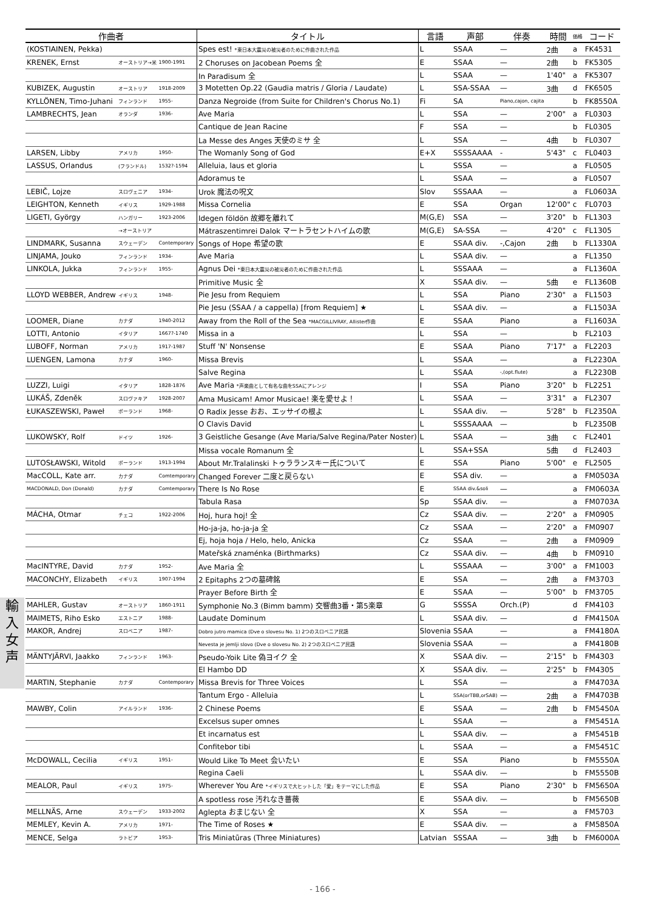輸
入
女
声
| 作曲者 | | | タイトル | 言語 | 声部 | 伴奏 | 時間 | 価格 | コード |
| --- | --- | --- | --- | --- | --- | --- | --- | --- | --- |
| (KOSTIAINEN, Pekka) | | | Spes est! *東日本大震災の被災者のために作曲された作品 | L | SSAA | — | 2曲 | a | FK4531 |
| KRENEK, Ernst | オーストリア→米 | 1900-1991 | 2 Choruses on Jacobean Poems 全 | E | SSAA | — | 2曲 | b | FK5305 |
| | | | In Paradisum 全 | L | SSAA | — | 1'40" | a | FK5307 |
| KUBIZEK, Augustin | オーストリア | 1918-2009 | 3 Motetten Op.22 (Gaudia matris / Gloria / Laudate) | L | SSA-SSAA | — | 3曲 | d | FK6505 |
| KYLLÖNEN, Timo-Juhani | フィンランド | 1955- | Danza Negroide (from Suite for Children's Chorus No.1) | Fi | SA | Piano,cajon, cajita | | b | FK8550A |
| LAMBRECHTS, Jean | オランダ | 1936- | Ave Maria | L | SSA | — | 2'00" | a | FL0303 |
| | | | Cantique de Jean Racine | F | SSA | — | | b | FL0305 |
| | | | La Messe des Anges 天使のミサ 全 | L | SSA | — | 4曲 | b | FL0307 |
| LARSEN, Libby | アメリカ | 1950- | The Womanly Song of God | E+X | SSSSAAAA | - | 5'43" | c | FL0403 |
| LASSUS, Orlandus | (フランドル) | 1532?-1594 | Alleluia, laus et gloria | L | SSSA | — | | a | FL0505 |
| | | | Adoramus te | L | SSAA | — | | a | FL0507 |
| LEBIČ, Lojze | スロヴェニア | 1934- | Urok 魔法の呪文 | Slov | SSSAAA | — | | a | FL0603A |
| LEIGHTON, Kenneth | イギリス | 1929-1988 | Missa Cornelia | E | SSA | Organ | 12'00" | c | FL0703 |
| LIGETI, György | ハンガリー | 1923-2006 | Idegen földön 故郷を離れて | M(G,E) | SSA | — | 3'20" | b | FL1303 |
| | →オーストリア | | Mátraszentimrei Dalok マートラセントハイムの歌 | M(G,E) | SA-SSA | — | 4'20" | c | FL1305 |
| LINDMARK, Susanna | スウェーデン | Contemporary | Songs of Hope 希望の歌 | E | SSAA div. | -,Cajon | 2曲 | b | FL1330A |
| LINJAMA, Jouko | フィンランド | 1934- | Ave Maria | L | SSAA div. | — | | a | FL1350 |
| LINKOLA, Jukka | フィンランド | 1955- | Agnus Dei *東日本大震災の被災者のために作曲された作品 | L | SSSAAA | — | | a | FL1360A |
| | | | Primitive Music 全 | X | SSAA div. | — | 5曲 | e | FL1360B |
| LLOYD WEBBER, Andrew | イギリス | 1948- | Pie Jesu from Requiem | L | SSA | Piano | 2'30" | a | FL1503 |
| | | | Pie Jesu (SSAA / a cappella) [from Requiem] ★ | L | SSAA div. | — | | a | FL1503A |
| LOOMER, Diane | カナダ | 1940-2012 | Away from the Roll of the Sea *MACGILLIVRAY, Allister作曲 | E | SSAA | Piano | | a | FL1603A |
| LOTTI, Antonio | イタリア | 1667?-1740 | Missa in a | L | SSA | — | | b | FL2103 |
| LUBOFF, Norman | アメリカ | 1917-1987 | Stuff 'N' Nonsense | E | SSAA | Piano | 7'17" | a | FL2203 |
| LUENGEN, Lamona | カナダ | 1960- | Missa Brevis | L | SSAA | — | | a | FL2230A |
| | | | Salve Regina | L | SSAA | -,(opt.flute) | | a | FL2230B |
| LUZZI, Luigi | イタリア | 1828-1876 | Ave Maria *声楽曲として有名な曲をSSAにアレンジ | I | SSA | Piano | 3'20" | b | FL2251 |
| LUKÁŠ, Zdeněk | スロヴァキア | 1928-2007 | Ama Musicam! Amor Musicae! 楽を愛せよ！ | L | SSAA | — | 3'31" | a | FL2307 |
| ŁUKASZEWSKI, Paweł | ポーランド | 1968- | O Radix Jesse おお、エッサイの根よ | L | SSAA div. | — | 5'28" | b | FL2350A |
| | | | O Clavis David | L | SSSSAAAA | — | | b | FL2350B |
| LUKOWSKY, Rolf | ドイツ | 1926- | 3 Geistliche Gesange (Ave Maria/Salve Regina/Pater Noster) | L | SSAA | — | 3曲 | c | FL2401 |
| | | | Missa vocale Romanum 全 | L | SSA+SSA | | 5曲 | d | FL2403 |
| LUTOSŁAWSKI, Witold | ポーランド | 1913-1994 | About Mr.Tralalinski トゥラランスキー氏について | E | SSA | Piano | 5'00" | e | FL2505 |
| MacCOLL, Kate arr. | カナダ | Comtemporary | Changed Forever 二度と戻らない | E | SSA div. | — | | a | FM0503A |
| MACDONALD, Don (Donald) | カナダ | Comtemporary | There Is No Rose | E | SSAA div.&soli | — | | a | FM0603A |
| | | | Tabula Rasa | Sp | SSAA div. | — | | a | FM0703A |
| MÁCHA, Otmar | チェコ | 1922-2006 | Hoj, hura hoj! 全 | Cz | SSAA div. | — | 2'20" | a | FM0905 |
| | | | Ho-ja-ja, ho-ja-ja 全 | Cz | SSAA | — | 2'20" | a | FM0907 |
| | | | Ej, hoja hoja / Helo, helo, Anicka | Cz | SSAA | — | 2曲 | a | FM0909 |
| | | | Mateřská znaménka (Birthmarks) | Cz | SSAA div. | — | 4曲 | b | FM0910 |
| MacINTYRE, David | カナダ | 1952- | Ave Maria 全 | L | SSSAAA | — | 3'00" | a | FM1003 |
| MACONCHY, Elizabeth | イギリス | 1907-1994 | 2 Epitaphs 2つの墓碑銘 | E | SSA | — | 2曲 | a | FM3703 |
| | | | Prayer Before Birth 全 | E | SSAA | — | 5'00" | b | FM3705 |
| MAHLER, Gustav | オーストリア | 1860-1911 | Symphonie No.3 (Bimm bamm) 交響曲3番・第5楽章 | G | SSSSA | Orch.(P) | | d | FM4103 |
| MAIMETS, Riho Esko | エストニア | 1988- | Laudate Dominum | L | SSAA div. | — | | d | FM4150A |
| MAKOR, Andrej | スロベニア | 1987- | Dobro jutro mamica (Dve o slovesu No. 1) 2つのスロベニア民謡 | Slovenia | SSAA | — | | a | FM4180A |
| | | | Nevesta je jemlji slovo (Dve o slovesu No. 2) 2つのスロベニア民謡 | Slovenia | SSAA | — | | a | FM4180B |
| MÄNTYJÄRVI, Jaakko | フィンランド | 1963- | Pseudo-Yoik Lite 偽ヨイク 全 | X | SSAA div. | — | 2'15" | b | FM4303 |
| | | | El Hambo DD | X | SSAA div. | — | 2'25" | b | FM4305 |
| MARTIN, Stephanie | カナダ | Contemporary | Missa Brevis for Three Voices | L | SSA | — | | a | FM4703A |
| | | | Tantum Ergo - Alleluia | L | SSA(orTBB,orSAB) | — | 2曲 | a | FM4703B |
| MAWBY, Colin | アイルランド | 1936- | 2 Chinese Poems | E | SSAA | — | 2曲 | b | FM5450A |
| | | | Excelsus super omnes | L | SSAA | — | | a | FM5451A |
| | | | Et incarnatus est | L | SSAA div. | — | | a | FM5451B |
| | | | Confitebor tibi | L | SSAA | — | | a | FM5451C |
| McDOWALL, Cecilia | イギリス | 1951- | Would Like To Meet 会いたい | E | SSA | Piano | | b | FM5550A |
| | | | Regina Caeli | L | SSAA div. | — | | b | FM5550B |
| MEALOR, Paul | イギリス | 1975- | Wherever You Are *イギリスで大ヒットした「愛」をテーマにした作品 | E | SSA | Piano | 2'30" | b | FM5650A |
| | | | A spotless rose 汚れなき薔薇 | E | SSAA div. | — | | b | FM5650B |
| MELLNÄS, Arne | スウェーデン | 1933-2002 | Aglepta おまじない 全 | X | SSA | — | | a | FM5703 |
| MEMLEY, Kevin A. | アメリカ | 1971- | The Time of Roses ★ | E | SSAA div. | — | | a | FM5850A |
| MENCE, Selga | ラトビア | 1953- | Tris Miniatūras (Three Miniatures) | Latvian | SSSAA | — | 3曲 | b | FM6000A |
- 166 -